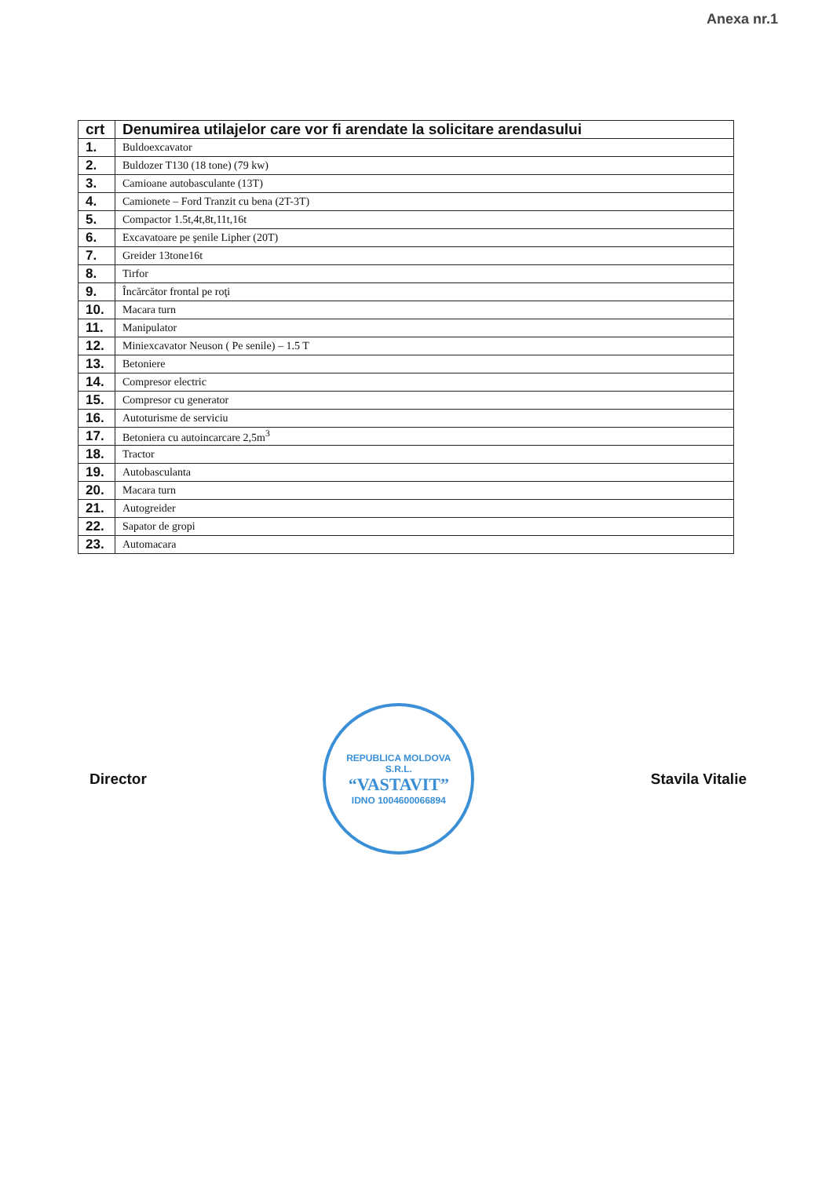Anexa nr.1
| crt | Denumirea utilajelor care vor fi arendate la solicitare arendasului |
| --- | --- |
| 1. | Buldoexcavator |
| 2. | Buldozer T130 (18 tone) (79 kw) |
| 3. | Camioane autobasculante (13T) |
| 4. | Camionete – Ford Tranzit cu bena (2T-3T) |
| 5. | Compactor 1.5t,4t,8t,11t,16t |
| 6. | Excavatoare pe şenile Lipher (20T) |
| 7. | Greider 13tone16t |
| 8. | Tirfor |
| 9. | Încărcător frontal pe roţi |
| 10. | Macara turn |
| 11. | Manipulator |
| 12. | Miniexcavator Neuson ( Pe senile) – 1.5 T |
| 13. | Betoniere |
| 14. | Compresor electric |
| 15. | Compresor cu generator |
| 16. | Autoturisme de serviciu |
| 17. | Betoniera cu autoincarcare 2,5m<sup>3</sup> |
| 18. | Tractor |
| 19. | Autobasculanta |
| 20. | Macara turn |
| 21. | Autogreider |
| 22. | Sapator de gropi |
| 23. | Automacara |
Director
REPUBLICA MOLDOVA
S.R.L.
“VASTAVIT”
IDNO 1004600066894
Stavila Vitalie